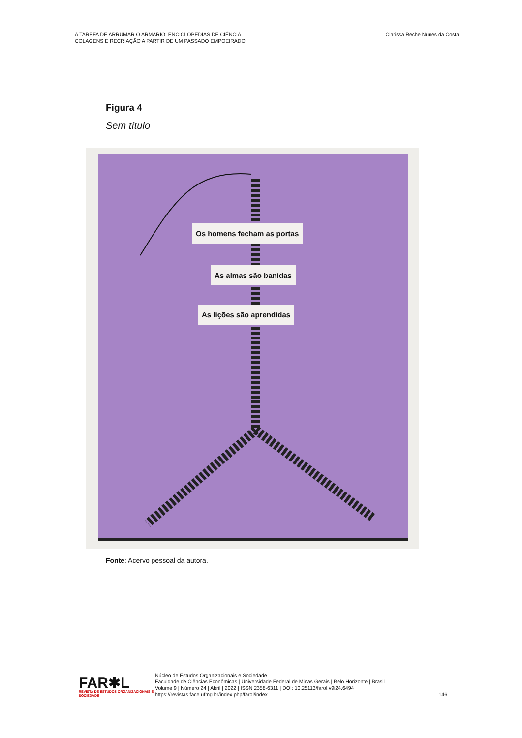A TAREFA DE ARRUMAR O ARMÁRIO: ENCICLOPÉDIAS DE CIÊNCIA,
COLAGENS E RECRIAÇÃO A PARTIR DE UM PASSADO EMPOEIRADO
Clarissa Reche Nunes da Costa
Figura 4
Sem título
Os homens fecham as portas
As almas são banidas
As lições são aprendidas
Fonte: Acervo pessoal da autora.
FAR✱L
REVISTA DE ESTUDOS ORGANIZACIONAIS E SOCIEDADE
Núcleo de Estudos Organizacionais e Sociedade
Faculdade de Ciências Econômicas | Universidade Federal de Minas Gerais | Belo Horizonte | Brasil
Volume 9 | Número 24 | Abril | 2022 | ISSN 2358-6311 | DOI: 10.25113/farol.v9i24.6494
https://revistas.face.ufmg.br/index.php/farol/index
146